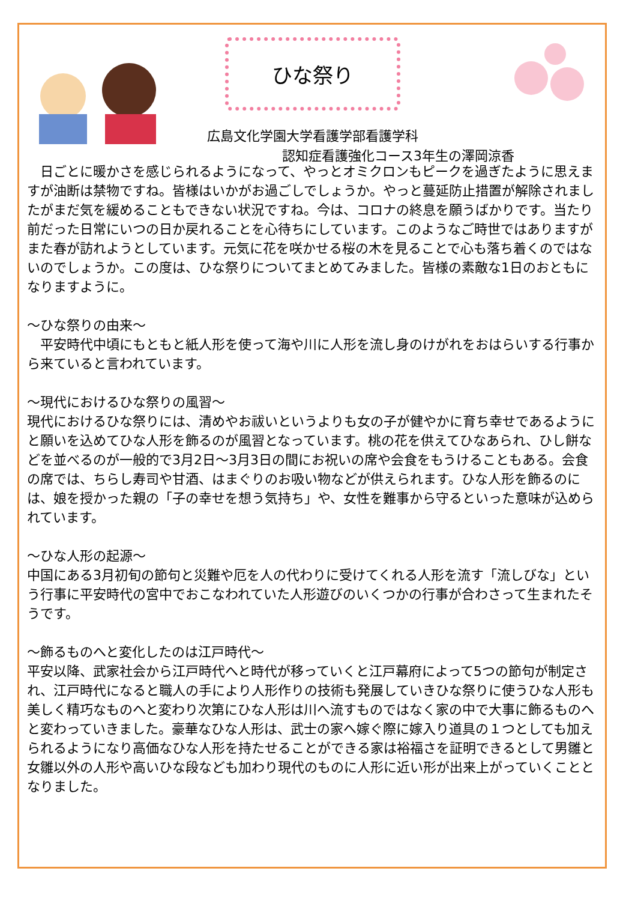ひな祭り
広島文化学園大学看護学部看護学科
認知症看護強化コース3年生の澤岡涼香
　日ごとに暖かさを感じられるようになって、やっとオミクロンもピークを過ぎたように思えますが油断は禁物ですね。皆様はいかがお過ごしでしょうか。やっと蔓延防止措置が解除されましたがまだ気を緩めることもできない状況ですね。今は、コロナの終息を願うばかりです。当たり前だった日常にいつの日か戻れることを心待ちにしています。このようなご時世ではありますがまた春が訪れようとしています。元気に花を咲かせる桜の木を見ることで心も落ち着くのではないのでしょうか。この度は、ひな祭りについてまとめてみました。皆様の素敵な1日のおともになりますように。
～ひな祭りの由来～
　平安時代中頃にもともと紙人形を使って海や川に人形を流し身のけがれをおはらいする行事から来ていると言われています。
～現代におけるひな祭りの風習～
現代におけるひな祭りには、清めやお祓いというよりも女の子が健やかに育ち幸せであるようにと願いを込めてひな人形を飾るのが風習となっています。桃の花を供えてひなあられ、ひし餅などを並べるのが一般的で3月2日～3月3日の間にお祝いの席や会食をもうけることもある。会食の席では、ちらし寿司や甘酒、はまぐりのお吸い物などが供えられます。ひな人形を飾るのには、娘を授かった親の「子の幸せを想う気持ち」や、女性を難事から守るといった意味が込められています。
～ひな人形の起源～
中国にある3月初旬の節句と災難や厄を人の代わりに受けてくれる人形を流す「流しびな」という行事に平安時代の宮中でおこなわれていた人形遊びのいくつかの行事が合わさって生まれたそうです。
～飾るものへと変化したのは江戸時代～
平安以降、武家社会から江戸時代へと時代が移っていくと江戸幕府によって5つの節句が制定され、江戸時代になると職人の手により人形作りの技術も発展していきひな祭りに使うひな人形も美しく精巧なものへと変わり次第にひな人形は川へ流すものではなく家の中で大事に飾るものへと変わっていきました。豪華なひな人形は、武士の家へ嫁ぐ際に嫁入り道具の１つとしても加えられるようになり高価なひな人形を持たせることができる家は裕福さを証明できるとして男雛と女雛以外の人形や高いひな段なども加わり現代のものに人形に近い形が出来上がっていくこととなりました。